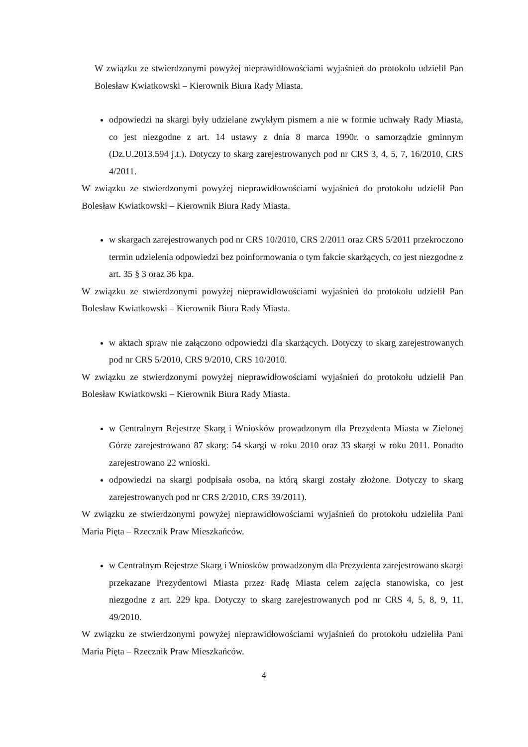W związku ze stwierdzonymi powyżej nieprawidłowościami wyjaśnień do protokołu udzielił Pan Bolesław Kwiatkowski – Kierownik Biura Rady Miasta.
odpowiedzi na skargi były udzielane zwykłym pismem a nie w formie uchwały Rady Miasta, co jest niezgodne z art. 14 ustawy z dnia 8 marca 1990r. o samorządzie gminnym (Dz.U.2013.594 j.t.). Dotyczy to skarg zarejestrowanych pod nr CRS 3, 4, 5, 7, 16/2010, CRS 4/2011.
W związku ze stwierdzonymi powyżej nieprawidłowościami wyjaśnień do protokołu udzielił Pan Bolesław Kwiatkowski – Kierownik Biura Rady Miasta.
w skargach zarejestrowanych pod nr CRS 10/2010, CRS 2/2011 oraz CRS 5/2011 przekroczono termin udzielenia odpowiedzi bez poinformowania o tym fakcie skarżących, co jest niezgodne z art. 35 § 3 oraz 36 kpa.
W związku ze stwierdzonymi powyżej nieprawidłowościami wyjaśnień do protokołu udzielił Pan Bolesław Kwiatkowski – Kierownik Biura Rady Miasta.
w aktach spraw nie załączono odpowiedzi dla skarżących. Dotyczy to skarg zarejestrowanych pod nr CRS 5/2010, CRS 9/2010, CRS 10/2010.
W związku ze stwierdzonymi powyżej nieprawidłowościami wyjaśnień do protokołu udzielił Pan Bolesław Kwiatkowski – Kierownik Biura Rady Miasta.
w Centralnym Rejestrze Skarg i Wniosków prowadzonym dla Prezydenta Miasta w Zielonej Górze zarejestrowano 87 skarg: 54 skargi w roku 2010 oraz 33 skargi w roku 2011. Ponadto zarejestrowano 22 wnioski.
odpowiedzi na skargi podpisała osoba, na którą skargi zostały złożone. Dotyczy to skarg zarejestrowanych pod nr CRS 2/2010, CRS 39/2011).
W związku ze stwierdzonymi powyżej nieprawidłowościami wyjaśnień do protokołu udzieliła Pani Maria Pięta – Rzecznik Praw Mieszkańców.
w Centralnym Rejestrze Skarg i Wniosków prowadzonym dla Prezydenta zarejestrowano skargi przekazane Prezydentowi Miasta przez Radę Miasta celem zajęcia stanowiska, co jest niezgodne z art. 229 kpa. Dotyczy to skarg zarejestrowanych pod nr CRS 4, 5, 8, 9, 11, 49/2010.
W związku ze stwierdzonymi powyżej nieprawidłowościami wyjaśnień do protokołu udzieliła Pani Maria Pięta – Rzecznik Praw Mieszkańców.
4